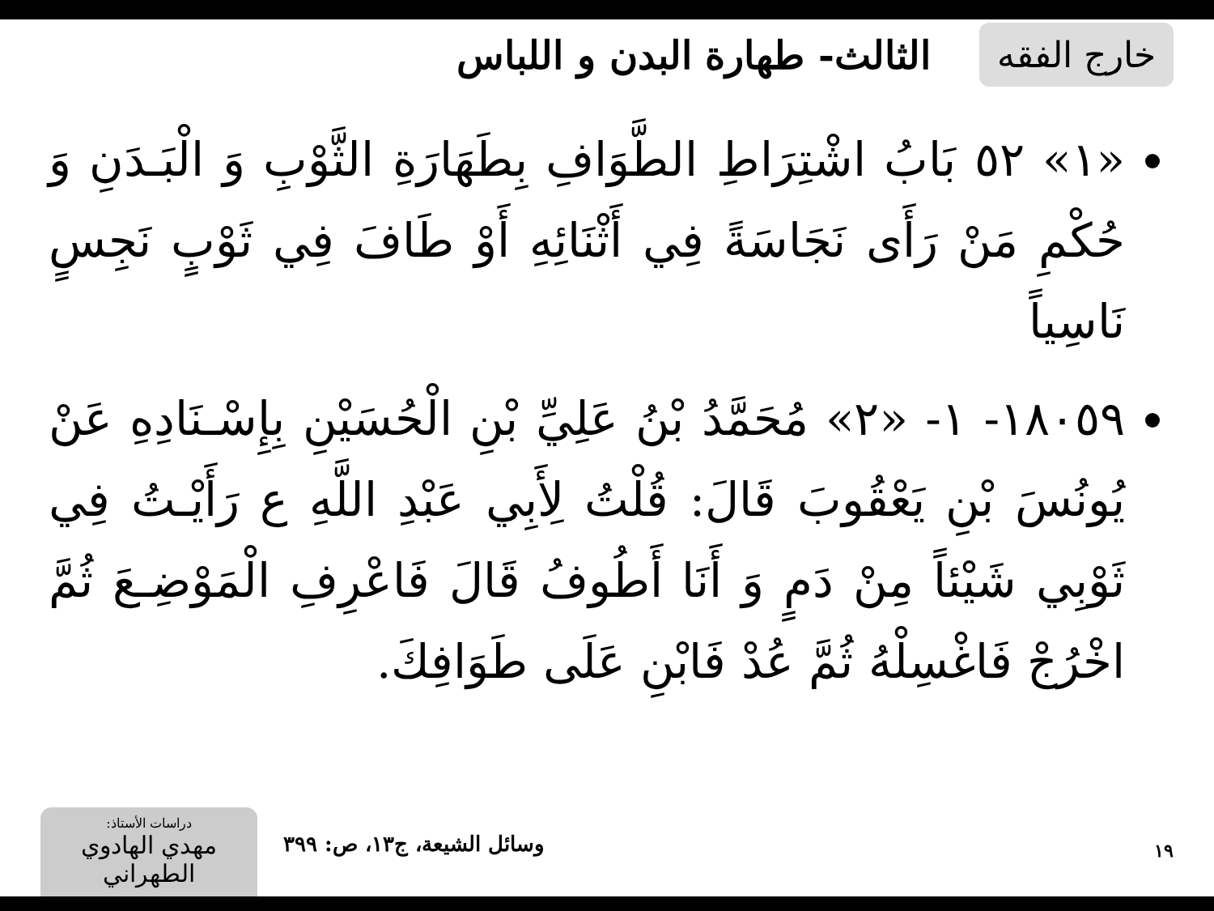خارج الفقه
الثالث- طهارة البدن و اللباس
«١» ٥٢ بَابُ اشْتِرَاطِ الطَّوَافِ بِطَهَارَةِ الثَّوْبِ وَ الْبَـدَنِ وَ حُكْمِ مَنْ رَأَى نَجَاسَةً فِي أَثْنَائِهِ أَوْ طَافَ فِي ثَوْبٍ نَجِسٍ نَاسِياً
١٨٠٥٩- ١- «٢» مُحَمَّدُ بْنُ عَلِيِّ بْنِ الْحُسَيْنِ بِإِسْـنَادِهِ عَنْ يُونُسَ بْنِ يَعْقُوبَ قَالَ: قُلْتُ لِأَبِي عَبْدِ اللَّهِ ع رَأَيْـتُ فِي ثَوْبِي شَيْئاً مِنْ دَمٍ وَ أَنَا أَطُوفُ قَالَ فَاعْرِفِ الْمَوْضِـعَ ثُمَّ اخْرُجْ فَاغْسِلْهُ ثُمَّ عُدْ فَابْنِ عَلَى طَوَافِكَ.
١٩ وسائل الشيعة، ج١٣، ص: ٣٩٩
دراسات الأستاذ:
مهدي الهادوي الطهراني